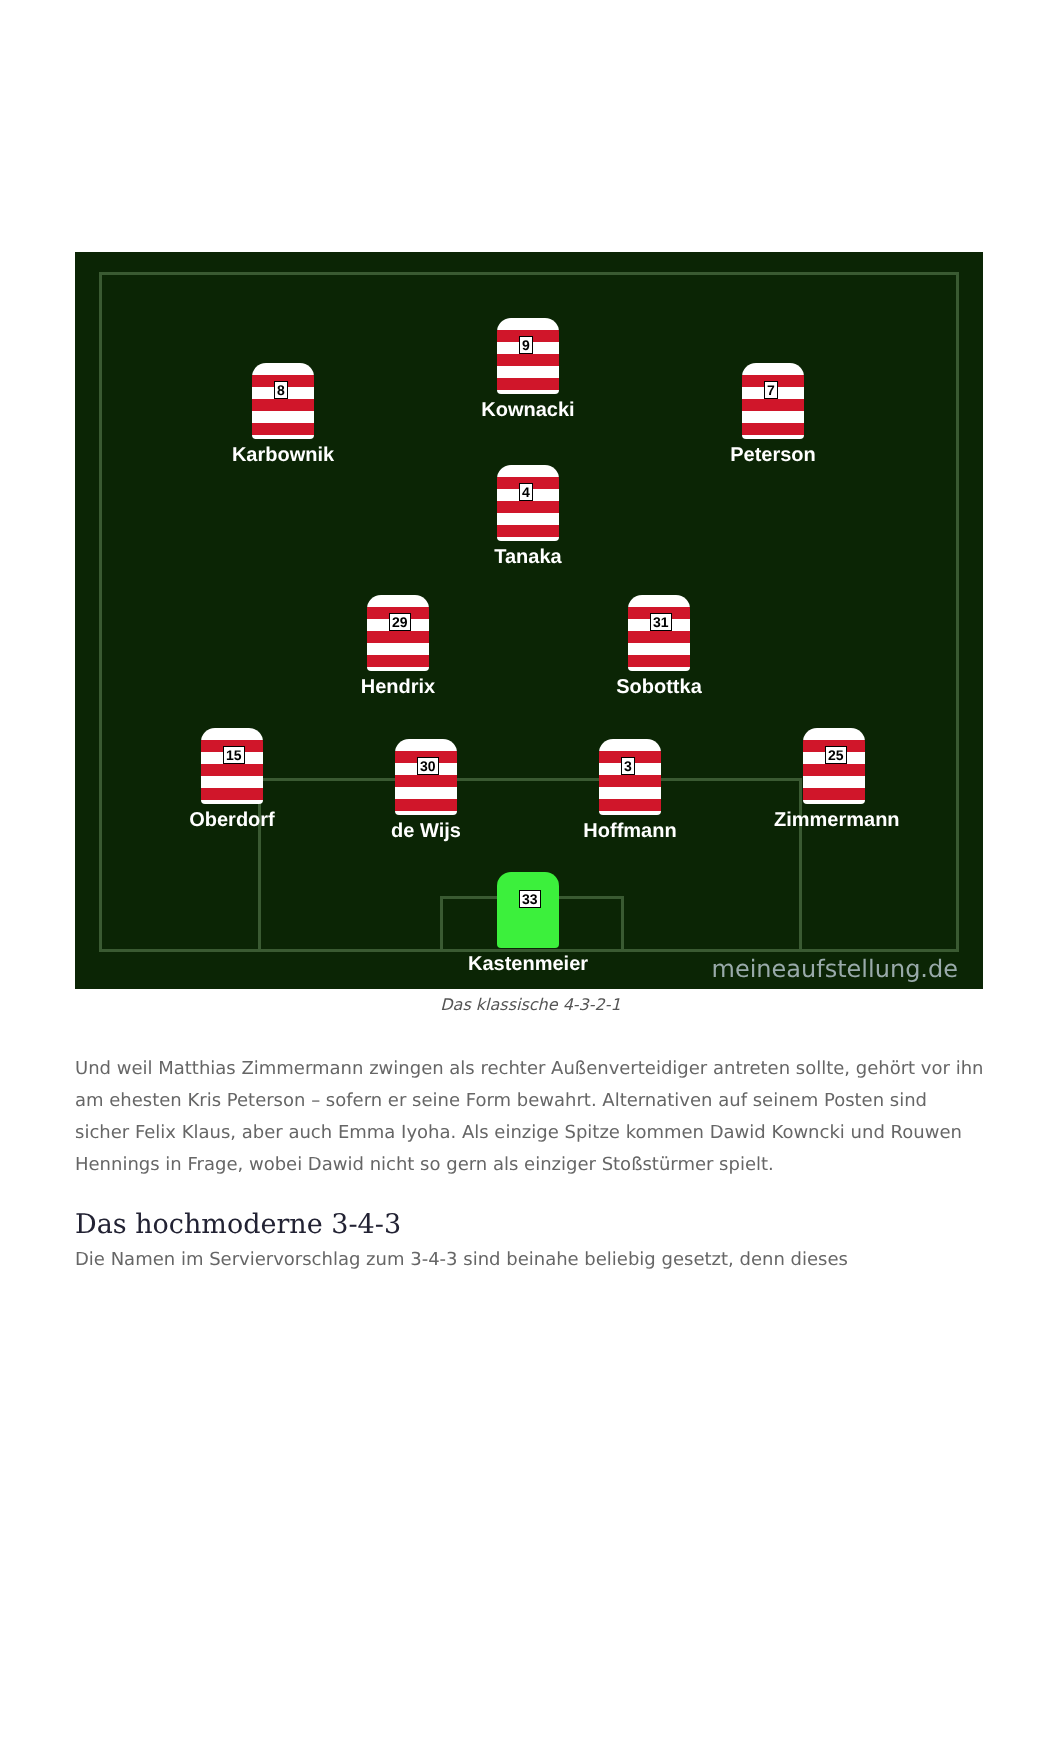9
Kownacki
8
Karbownik
7
Peterson
4
Tanaka
29
Hendrix
31
Sobottka
15
Oberdorf
30
de Wijs
3
Hoffmann
25
Zimmermann
33
Kastenmeier
meineaufstellung.de
Das klassische 4-3-2-1
Und weil Matthias Zimmermann zwingen als rechter Außenverteidiger antreten sollte, gehört vor ihn am ehesten Kris Peterson – sofern er seine Form bewahrt. Alternativen auf seinem Posten sind sicher Felix Klaus, aber auch Emma Iyoha. Als einzige Spitze kommen Dawid Kowncki und Rouwen Hennings in Frage, wobei Dawid nicht so gern als einziger Stoßstürmer spielt.
Das hochmoderne 3-4-3
Die Namen im Serviervorschlag zum 3-4-3 sind beinahe beliebig gesetzt, denn dieses